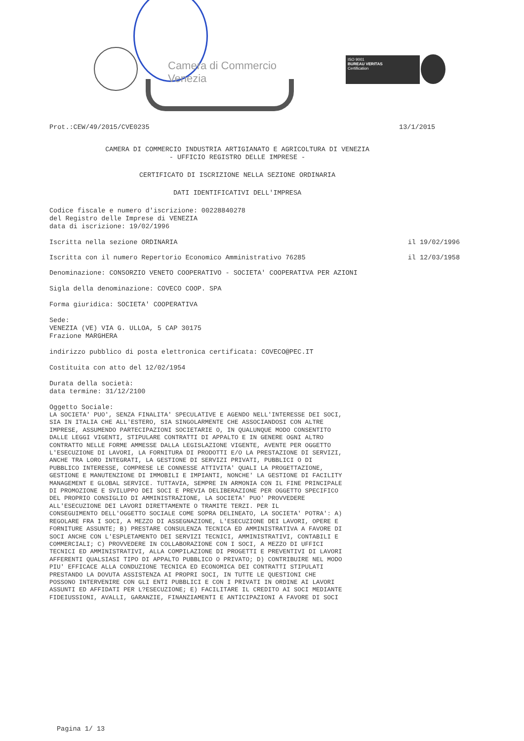Camera di Commercio
Venezia
ISO 9001
BUREAU VERITAS
Certification
Prot.:CEW/49/2015/CVE0235 13/1/2015
CAMERA DI COMMERCIO INDUSTRIA ARTIGIANATO E AGRICOLTURA DI VENEZIA
- UFFICIO REGISTRO DELLE IMPRESE -
CERTIFICATO DI ISCRIZIONE NELLA SEZIONE ORDINARIA
DATI IDENTIFICATIVI DELL'IMPRESA
Codice fiscale e numero d'iscrizione: 00228840278
del Registro delle Imprese di VENEZIA
data di iscrizione: 19/02/1996
Iscritta nella sezione ORDINARIA il 19/02/1996
Iscritta con il numero Repertorio Economico Amministrativo 76285 il 12/03/1958
Denominazione: CONSORZIO VENETO COOPERATIVO - SOCIETA' COOPERATIVA PER AZIONI
Sigla della denominazione: COVECO COOP. SPA
Forma giuridica: SOCIETA' COOPERATIVA
Sede:
VENEZIA (VE) VIA G. ULLOA, 5 CAP 30175
Frazione MARGHERA
indirizzo pubblico di posta elettronica certificata: COVECO@PEC.IT
Costituita con atto del 12/02/1954
Durata della società:
data termine: 31/12/2100
Oggetto Sociale:
LA SOCIETA' PUO', SENZA FINALITA' SPECULATIVE E AGENDO NELL'INTERESSE DEI SOCI,
SIA IN ITALIA CHE ALL'ESTERO, SIA SINGOLARMENTE CHE ASSOCIANDOSI CON ALTRE
IMPRESE, ASSUMENDO PARTECIPAZIONI SOCIETARIE O, IN QUALUNQUE MODO CONSENTITO
DALLE LEGGI VIGENTI, STIPULARE CONTRATTI DI APPALTO E IN GENERE OGNI ALTRO
CONTRATTO NELLE FORME AMMESSE DALLA LEGISLAZIONE VIGENTE, AVENTE PER OGGETTO
L'ESECUZIONE DI LAVORI, LA FORNITURA DI PRODOTTI E/O LA PRESTAZIONE DI SERVIZI,
ANCHE TRA LORO INTEGRATI, LA GESTIONE DI SERVIZI PRIVATI, PUBBLICI O DI
PUBBLICO INTERESSE, COMPRESE LE CONNESSE ATTIVITA' QUALI LA PROGETTAZIONE,
GESTIONE E MANUTENZIONE DI IMMOBILI E IMPIANTI, NONCHE' LA GESTIONE DI FACILITY
MANAGEMENT E GLOBAL SERVICE. TUTTAVIA, SEMPRE IN ARMONIA CON IL FINE PRINCIPALE
DI PROMOZIONE E SVILUPPO DEI SOCI E PREVIA DELIBERAZIONE PER OGGETTO SPECIFICO
DEL PROPRIO CONSIGLIO DI AMMINISTRAZIONE, LA SOCIETA' PUO' PROVVEDERE
ALL'ESECUZIONE DEI LAVORI DIRETTAMENTE O TRAMITE TERZI. PER IL
CONSEGUIMENTO DELL'OGGETTO SOCIALE COME SOPRA DELINEATO, LA SOCIETA' POTRA': A)
REGOLARE FRA I SOCI, A MEZZO DI ASSEGNAZIONE, L'ESECUZIONE DEI LAVORI, OPERE E
FORNITURE ASSUNTE; B) PRESTARE CONSULENZA TECNICA ED AMMINISTRATIVA A FAVORE DI
SOCI ANCHE CON L'ESPLETAMENTO DEI SERVIZI TECNICI, AMMINISTRATIVI, CONTABILI E
COMMERCIALI; C) PROVVEDERE IN COLLABORAZIONE CON I SOCI, A MEZZO DI UFFICI
TECNICI ED AMMINISTRATIVI, ALLA COMPILAZIONE DI PROGETTI E PREVENTIVI DI LAVORI
AFFERENTI QUALSIASI TIPO DI APPALTO PUBBLICO O PRIVATO; D) CONTRIBUIRE NEL MODO
PIU' EFFICACE ALLA CONDUZIONE TECNICA ED ECONOMICA DEI CONTRATTI STIPULATI
PRESTANDO LA DOVUTA ASSISTENZA AI PROPRI SOCI, IN TUTTE LE QUESTIONI CHE
POSSONO INTERVENIRE CON GLI ENTI PUBBLICI E CON I PRIVATI IN ORDINE AI LAVORI
ASSUNTI ED AFFIDATI PER L?ESECUZIONE; E) FACILITARE IL CREDITO AI SOCI MEDIANTE
FIDEIUSSIONI, AVALLI, GARANZIE, FINANZIAMENTI E ANTICIPAZIONI A FAVORE DI SOCI
Pagina 1/ 13